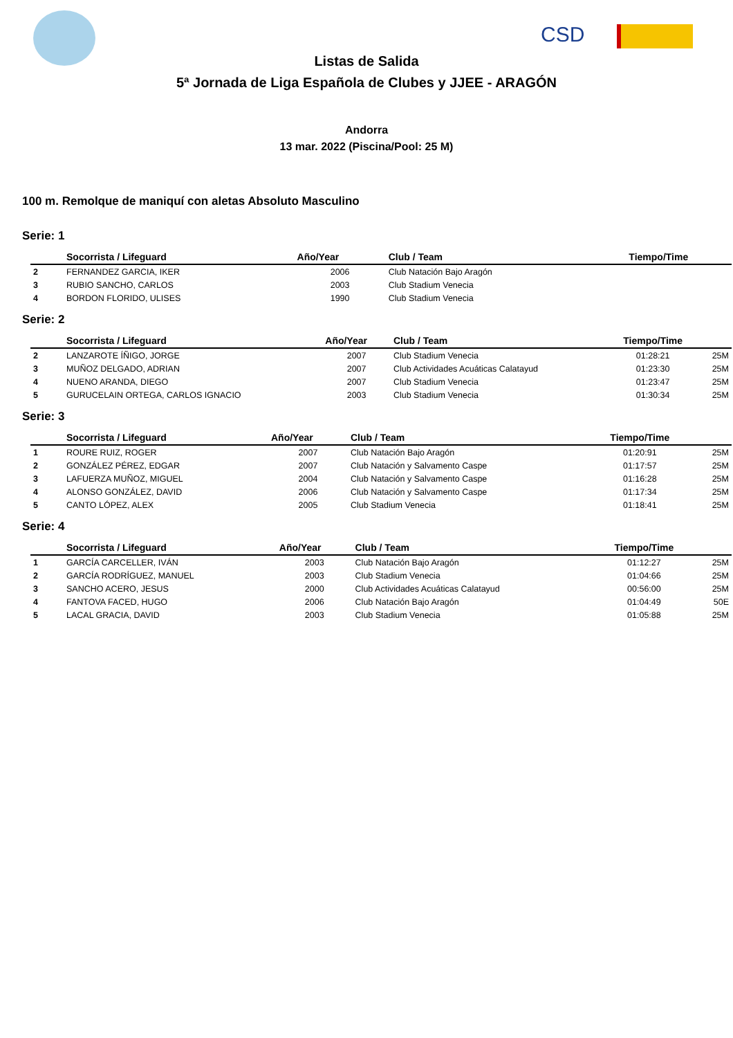CSD
Listas de Salida
5ª Jornada de Liga Española de Clubes y JJEE - ARAGÓN
Andorra
13 mar. 2022 (Piscina/Pool: 25 M)
100 m. Remolque de maniquí con aletas Absoluto Masculino
Serie: 1
| | Socorrista / Lifeguard | Año/Year | Club / Team | Tiempo/Time | |
| --- | --- | --- | --- | --- | --- |
| 2 | FERNANDEZ GARCIA, IKER | 2006 | Club Natación Bajo Aragón | | |
| 3 | RUBIO SANCHO, CARLOS | 2003 | Club Stadium Venecia | | |
| 4 | BORDON FLORIDO, ULISES | 1990 | Club Stadium Venecia | | |
Serie: 2
| | Socorrista / Lifeguard | Año/Year | Club / Team | Tiempo/Time | |
| --- | --- | --- | --- | --- | --- |
| 2 | LANZAROTE ÍÑIGO, JORGE | 2007 | Club Stadium Venecia | 01:28:21 | 25M |
| 3 | MUÑOZ DELGADO, ADRIAN | 2007 | Club Actividades Acuáticas Calatayud | 01:23:30 | 25M |
| 4 | NUENO ARANDA, DIEGO | 2007 | Club Stadium Venecia | 01:23:47 | 25M |
| 5 | GURUCELAIN ORTEGA, CARLOS IGNACIO | 2003 | Club Stadium Venecia | 01:30:34 | 25M |
Serie: 3
| | Socorrista / Lifeguard | Año/Year | Club / Team | Tiempo/Time | |
| --- | --- | --- | --- | --- | --- |
| 1 | ROURE RUIZ, ROGER | 2007 | Club Natación Bajo Aragón | 01:20:91 | 25M |
| 2 | GONZÁLEZ PÉREZ, EDGAR | 2007 | Club Natación y Salvamento Caspe | 01:17:57 | 25M |
| 3 | LAFUERZA MUÑOZ, MIGUEL | 2004 | Club Natación y Salvamento Caspe | 01:16:28 | 25M |
| 4 | ALONSO GONZÁLEZ, DAVID | 2006 | Club Natación y Salvamento Caspe | 01:17:34 | 25M |
| 5 | CANTO LÓPEZ, ALEX | 2005 | Club Stadium Venecia | 01:18:41 | 25M |
Serie: 4
| | Socorrista / Lifeguard | Año/Year | Club / Team | Tiempo/Time | |
| --- | --- | --- | --- | --- | --- |
| 1 | GARCÍA CARCELLER, IVÁN | 2003 | Club Natación Bajo Aragón | 01:12:27 | 25M |
| 2 | GARCÍA RODRÍGUEZ, MANUEL | 2003 | Club Stadium Venecia | 01:04:66 | 25M |
| 3 | SANCHO ACERO, JESUS | 2000 | Club Actividades Acuáticas Calatayud | 00:56:00 | 25M |
| 4 | FANTOVA FACED, HUGO | 2006 | Club Natación Bajo Aragón | 01:04:49 | 50E |
| 5 | LACAL GRACIA, DAVID | 2003 | Club Stadium Venecia | 01:05:88 | 25M |